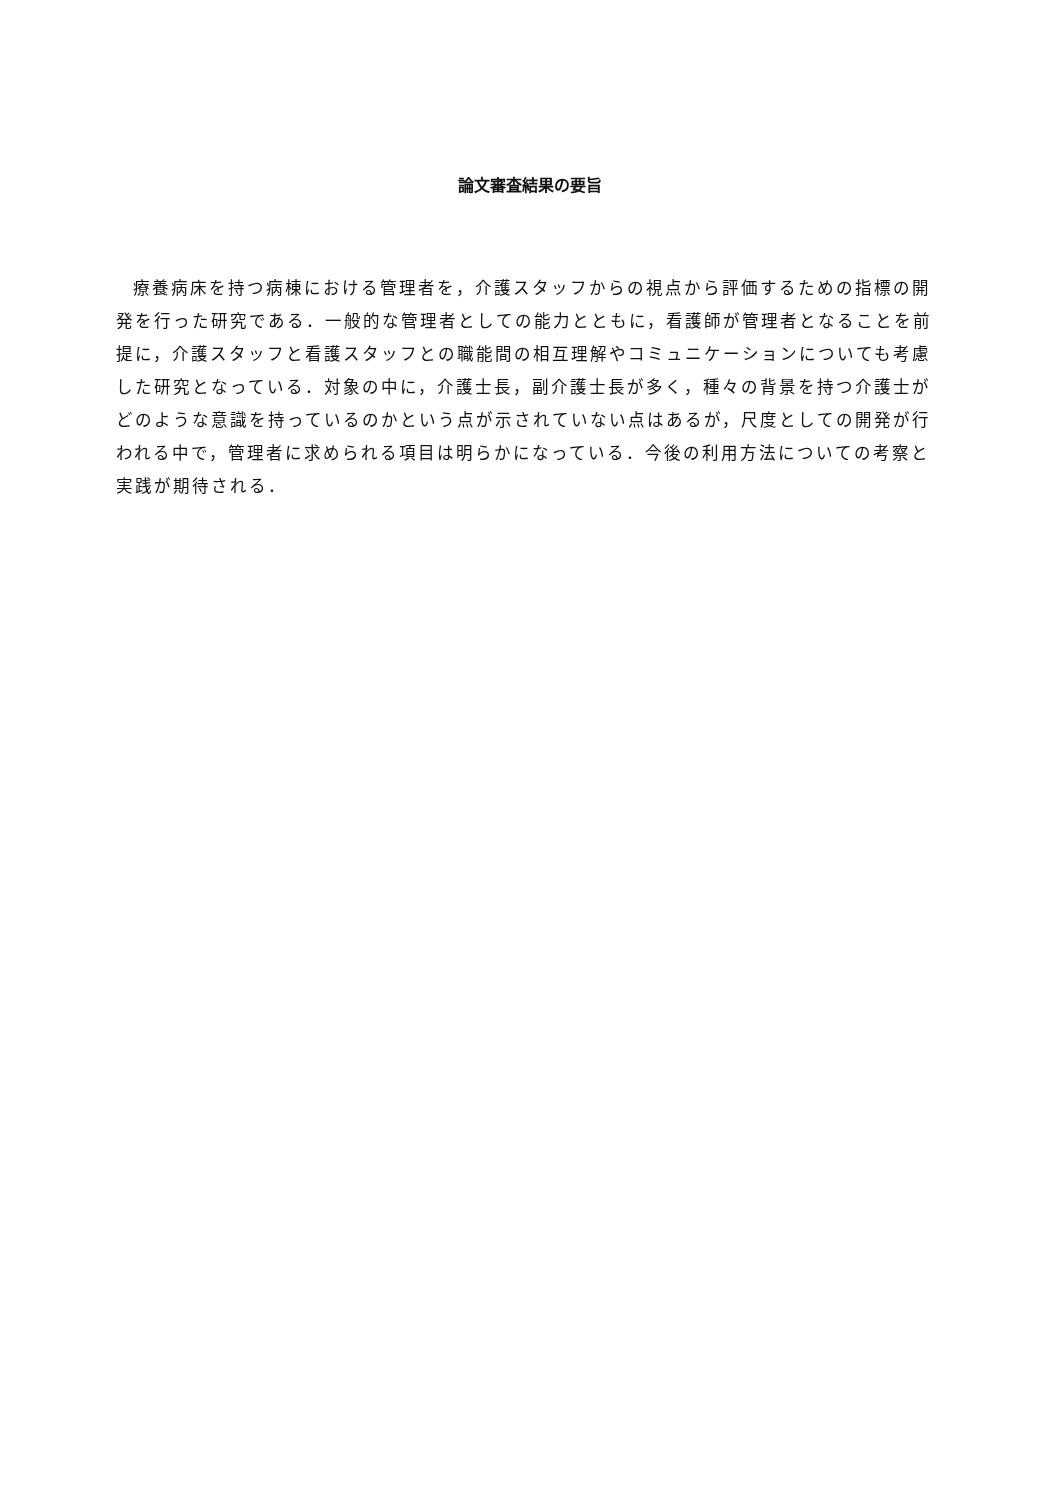論文審査結果の要旨
療養病床を持つ病棟における管理者を，介護スタッフからの視点から評価するための指標の開発を行った研究である．一般的な管理者としての能力とともに，看護師が管理者となることを前提に，介護スタッフと看護スタッフとの職能間の相互理解やコミュニケーションについても考慮した研究となっている．対象の中に，介護士長，副介護士長が多く，種々の背景を持つ介護士がどのような意識を持っているのかという点が示されていない点はあるが，尺度としての開発が行われる中で，管理者に求められる項目は明らかになっている．今後の利用方法についての考察と実践が期待される．